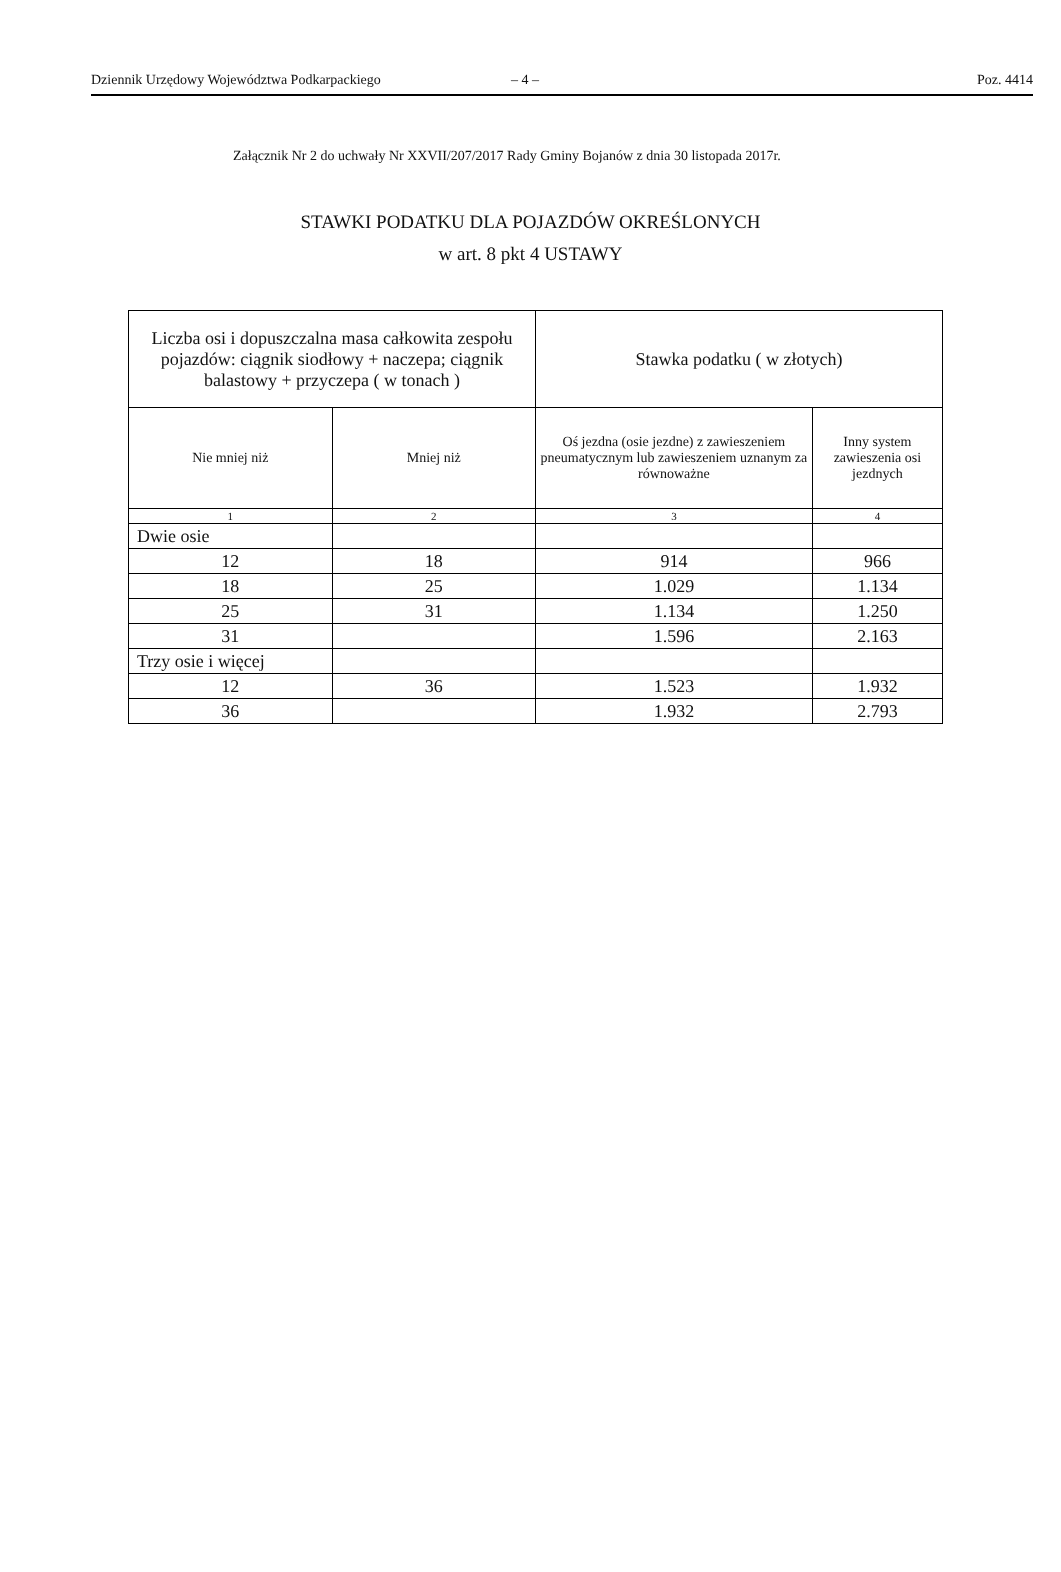Dziennik Urzędowy Województwa Podkarpackiego – 4 – Poz. 4414
Załącznik Nr 2 do uchwały Nr XXVII/207/2017 Rady Gminy Bojanów z dnia 30 listopada 2017r.
STAWKI PODATKU DLA POJAZDÓW OKREŚLONYCH
w art. 8 pkt 4 USTAWY
| Liczba osi i dopuszczalna masa całkowita zespołu pojazdów: ciągnik siodłowy + naczepa; ciągnik balastowy + przyczepa ( w tonach ) | | Stawka podatku ( w złotych) | |
| --- | --- | --- | --- |
| Nie mniej niż | Mniej niż | Oś jezdna (osie jezdne) z zawieszeniem pneumatycznym lub zawieszeniem uznanym za równoważne | Inny system zawieszenia osi jezdnych |
| 1 | 2 | 3 | 4 |
| Dwie osie | | | |
| 12 | 18 | 914 | 966 |
| 18 | 25 | 1.029 | 1.134 |
| 25 | 31 | 1.134 | 1.250 |
| 31 | | 1.596 | 2.163 |
| Trzy osie i więcej | | | |
| 12 | 36 | 1.523 | 1.932 |
| 36 | | 1.932 | 2.793 |